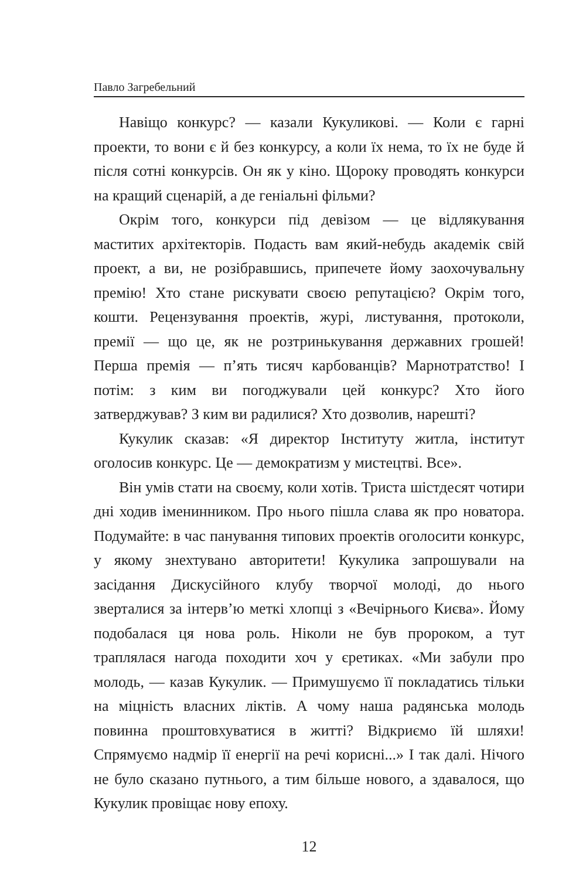Павло Загребельний
Навіщо конкурс? — казали Кукуликові. — Коли є гарні проекти, то вони є й без конкурсу, а коли їх нема, то їх не буде й після сотні конкурсів. Он як у кіно. Щороку проводять конкурси на кращий сценарій, а де геніальні фільми?
Окрім того, конкурси під девізом — це відлякування маститих архітекторів. Подасть вам який-небудь академік свій проект, а ви, не розібравшись, припечете йому заохочувальну премію! Хто стане рискувати своєю репутацією? Окрім того, кошти. Рецензування проектів, журі, листування, протоколи, премії — що це, як не розтринькування державних грошей! Перша премія — п’ять тисяч карбованців? Марнотратство! І потім: з ким ви погоджували цей конкурс? Хто його затверджував? З ким ви радилися? Хто дозволив, нарешті?
Кукулик сказав: «Я директор Інституту житла, інститут оголосив конкурс. Це — демократизм у мистецтві. Все».
Він умів стати на своєму, коли хотів. Триста шістдесят чотири дні ходив іменинником. Про нього пішла слава як про новатора. Подумайте: в час панування типових проектів оголосити конкурс, у якому знехтувано авторитети! Кукулика запрошували на засідання Дискусійного клубу творчої молоді, до нього зверталися за інтерв’ю меткі хлопці з «Вечірнього Києва». Йому подобалася ця нова роль. Ніколи не був пророком, а тут траплялася нагода походити хоч у єретиках. «Ми забули про молодь, — казав Кукулик. — Примушуємо її покладатись тільки на міцність власних ліктів. А чому наша радянська молодь повинна проштовхуватися в житті? Відкриємо їй шляхи! Спрямуємо надмір її енергії на речі корисні...» І так далі. Нічого не було сказано путнього, а тим більше нового, а здавалося, що Кукулик провіщає нову епоху.
12